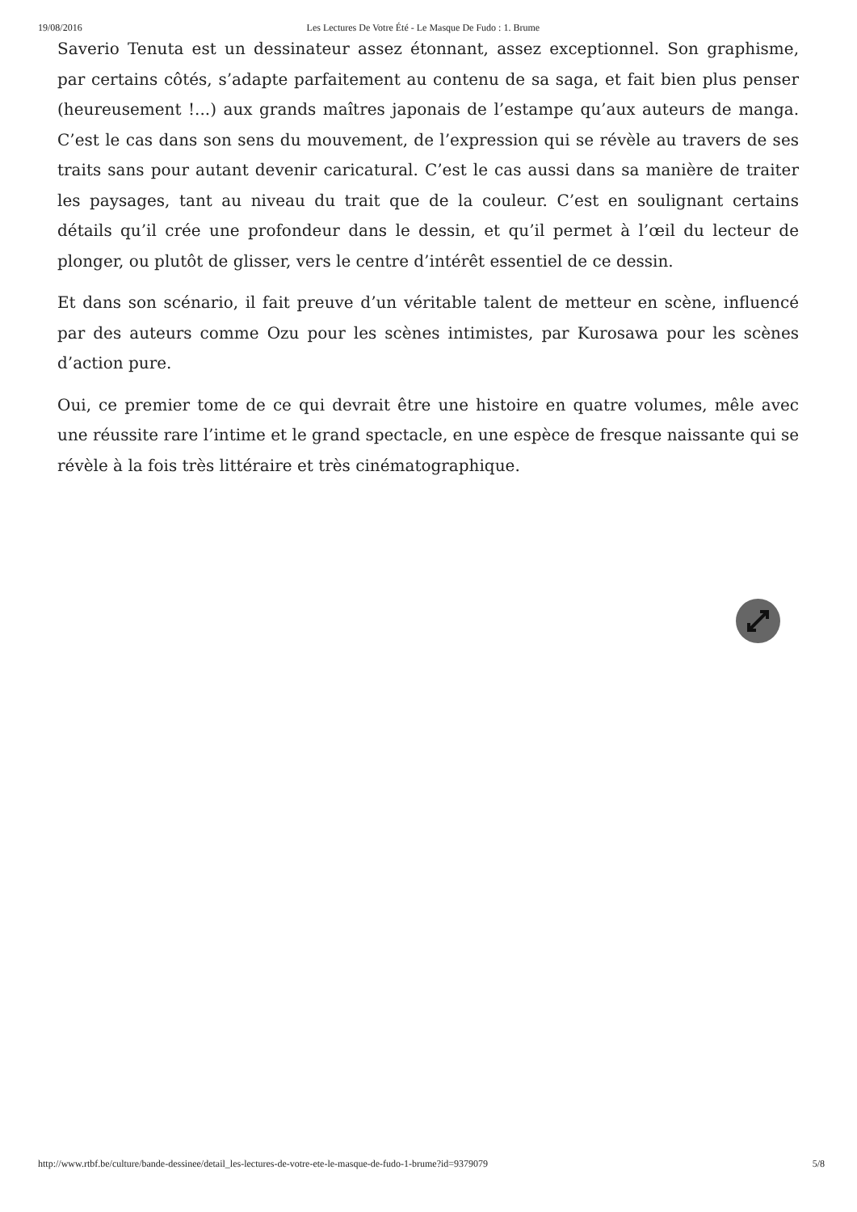19/08/2016 Les Lectures De Votre Été - Le Masque De Fudo : 1. Brume
Saverio Tenuta est un dessinateur assez étonnant, assez exceptionnel. Son graphisme, par certains côtés, s’adapte parfaitement au contenu de sa saga, et fait bien plus penser (heureusement !...) aux grands maîtres japonais de l’estampe qu’aux auteurs de manga. C’est le cas dans son sens du mouvement, de l’expression qui se révèle au travers de ses traits sans pour autant devenir caricatural. C’est le cas aussi dans sa manière de traiter les paysages, tant au niveau du trait que de la couleur. C’est en soulignant certains détails qu’il crée une profondeur dans le dessin, et qu’il permet à l’œil du lecteur de plonger, ou plutôt de glisser, vers le centre d’intérêt essentiel de ce dessin.
Et dans son scénario, il fait preuve d’un véritable talent de metteur en scène, influencé par des auteurs comme Ozu pour les scènes intimistes, par Kurosawa pour les scènes d’action pure.
Oui, ce premier tome de ce qui devrait être une histoire en quatre volumes, mêle avec une réussite rare l’intime et le grand spectacle, en une espèce de fresque naissante qui se révèle à la fois très littéraire et très cinématographique.
http://www.rtbf.be/culture/bande-dessinee/detail_les-lectures-de-votre-ete-le-masque-de-fudo-1-brume?id=9379079 5/8